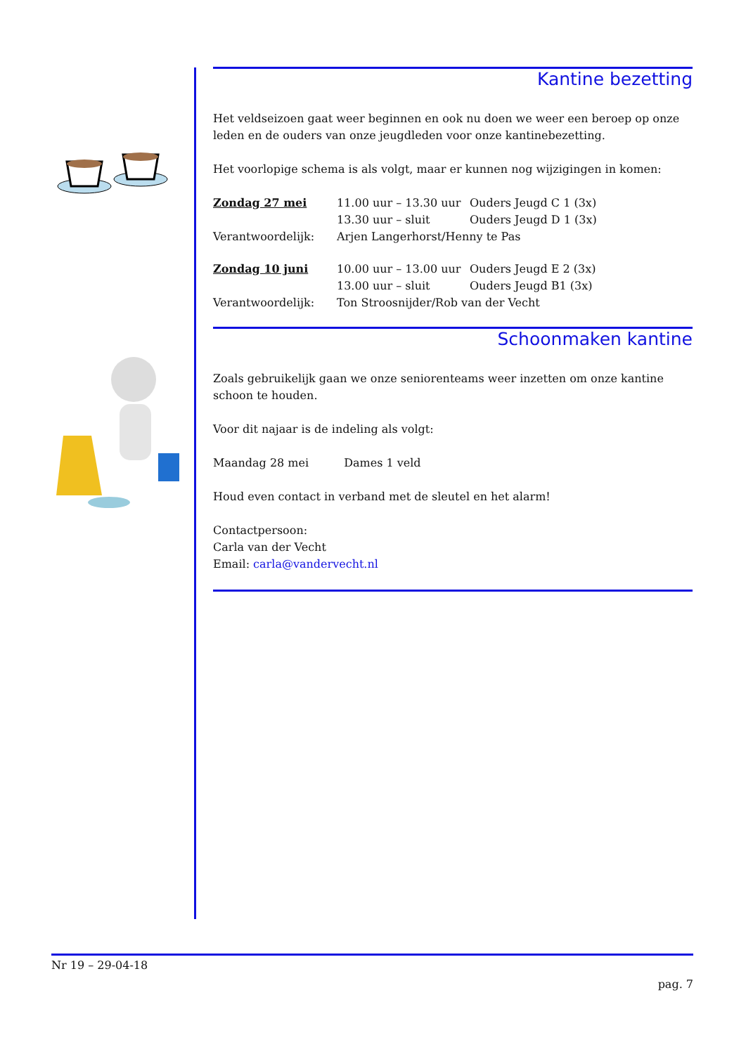Kantine bezetting
Het veldseizoen gaat weer beginnen en ook nu doen we weer een beroep op onze leden en de ouders van onze jeugdleden voor onze kantinebezetting.
Het voorlopige schema is als volgt, maar er kunnen nog wijzigingen in komen:
| Zondag 27 mei | 11.00 uur – 13.30 uur | Ouders Jeugd C 1 (3x) |
| | 13.30 uur – sluit | Ouders Jeugd D 1 (3x) |
| Verantwoordelijk: | Arjen Langerhorst/Henny te Pas | |
| Zondag 10 juni | 10.00 uur – 13.00 uur | Ouders Jeugd E 2 (3x) |
| | 13.00 uur – sluit | Ouders Jeugd B1 (3x) |
| Verantwoordelijk: | Ton Stroosnijder/Rob van der Vecht | |
Schoonmaken kantine
Zoals gebruikelijk gaan we onze seniorenteams weer inzetten om onze kantine schoon te houden.
Voor dit najaar is de indeling als volgt:
Maandag 28 mei Dames 1 veld
Houd even contact in verband met de sleutel en het alarm!
Contactpersoon:
Carla van der Vecht
Email: carla@vandervecht.nl
Nr 19 – 29-04-18
pag. 7